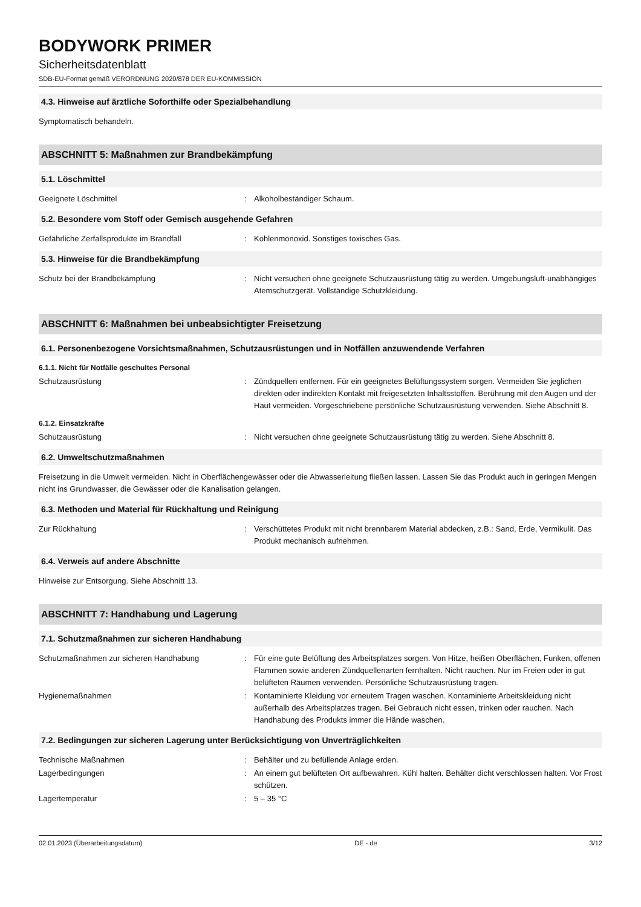BODYWORK PRIMER
Sicherheitsdatenblatt
SDB-EU-Format gemäß VERORDNUNG 2020/878 DER EU-KOMMISSION
4.3. Hinweise auf ärztliche Soforthilfe oder Spezialbehandlung
Symptomatisch behandeln.
ABSCHNITT 5: Maßnahmen zur Brandbekämpfung
5.1. Löschmittel
Geeignete Löschmittel : Alkoholbeständiger Schaum.
5.2. Besondere vom Stoff oder Gemisch ausgehende Gefahren
Gefährliche Zerfallsprodukte im Brandfall : Kohlenmonoxid. Sonstiges toxisches Gas.
5.3. Hinweise für die Brandbekämpfung
Schutz bei der Brandbekämpfung : Nicht versuchen ohne geeignete Schutzausrüstung tätig zu werden. Umgebungsluft-unabhängiges Atemschutzgerät. Vollständige Schutzkleidung.
ABSCHNITT 6: Maßnahmen bei unbeabsichtigter Freisetzung
6.1. Personenbezogene Vorsichtsmaßnahmen, Schutzausrüstungen und in Notfällen anzuwendende Verfahren
6.1.1. Nicht für Notfälle geschultes Personal
Schutzausrüstung : Zündquellen entfernen. Für ein geeignetes Belüftungssystem sorgen. Vermeiden Sie jeglichen direkten oder indirekten Kontakt mit freigesetzten Inhaltsstoffen. Berührung mit den Augen und der Haut vermeiden. Vorgeschriebene persönliche Schutzausrüstung verwenden. Siehe Abschnitt 8.
6.1.2. Einsatzkräfte
Schutzausrüstung : Nicht versuchen ohne geeignete Schutzausrüstung tätig zu werden. Siehe Abschnitt 8.
6.2. Umweltschutzmaßnahmen
Freisetzung in die Umwelt vermeiden. Nicht in Oberflächengewässer oder die Abwasserleitung fließen lassen. Lassen Sie das Produkt auch in geringen Mengen nicht ins Grundwasser, die Gewässer oder die Kanalisation gelangen.
6.3. Methoden und Material für Rückhaltung und Reinigung
Zur Rückhaltung : Verschüttetes Produkt mit nicht brennbarem Material abdecken, z.B.: Sand, Erde, Vermikulit. Das Produkt mechanisch aufnehmen.
6.4. Verweis auf andere Abschnitte
Hinweise zur Entsorgung. Siehe Abschnitt 13.
ABSCHNITT 7: Handhabung und Lagerung
7.1. Schutzmaßnahmen zur sicheren Handhabung
Schutzmaßnahmen zur sicheren Handhabung : Für eine gute Belüftung des Arbeitsplatzes sorgen. Von Hitze, heißen Oberflächen, Funken, offenen Flammen sowie anderen Zündquellenarten fernhalten. Nicht rauchen. Nur im Freien oder in gut belüfteten Räumen verwenden. Persönliche Schutzausrüstung tragen.
Hygienemaßnahmen : Kontaminierte Kleidung vor erneutem Tragen waschen. Kontaminierte Arbeitskleidung nicht außerhalb des Arbeitsplatzes tragen. Bei Gebrauch nicht essen, trinken oder rauchen. Nach Handhabung des Produkts immer die Hände waschen.
7.2. Bedingungen zur sicheren Lagerung unter Berücksichtigung von Unverträglichkeiten
Technische Maßnahmen : Behälter und zu befüllende Anlage erden.
Lagerbedingungen : An einem gut belüfteten Ort aufbewahren. Kühl halten. Behälter dicht verschlossen halten. Vor Frost schützen.
Lagertemperatur : 5 – 35 °C
02.01.2023 (Überarbeitungsdatum) DE - de 3/12